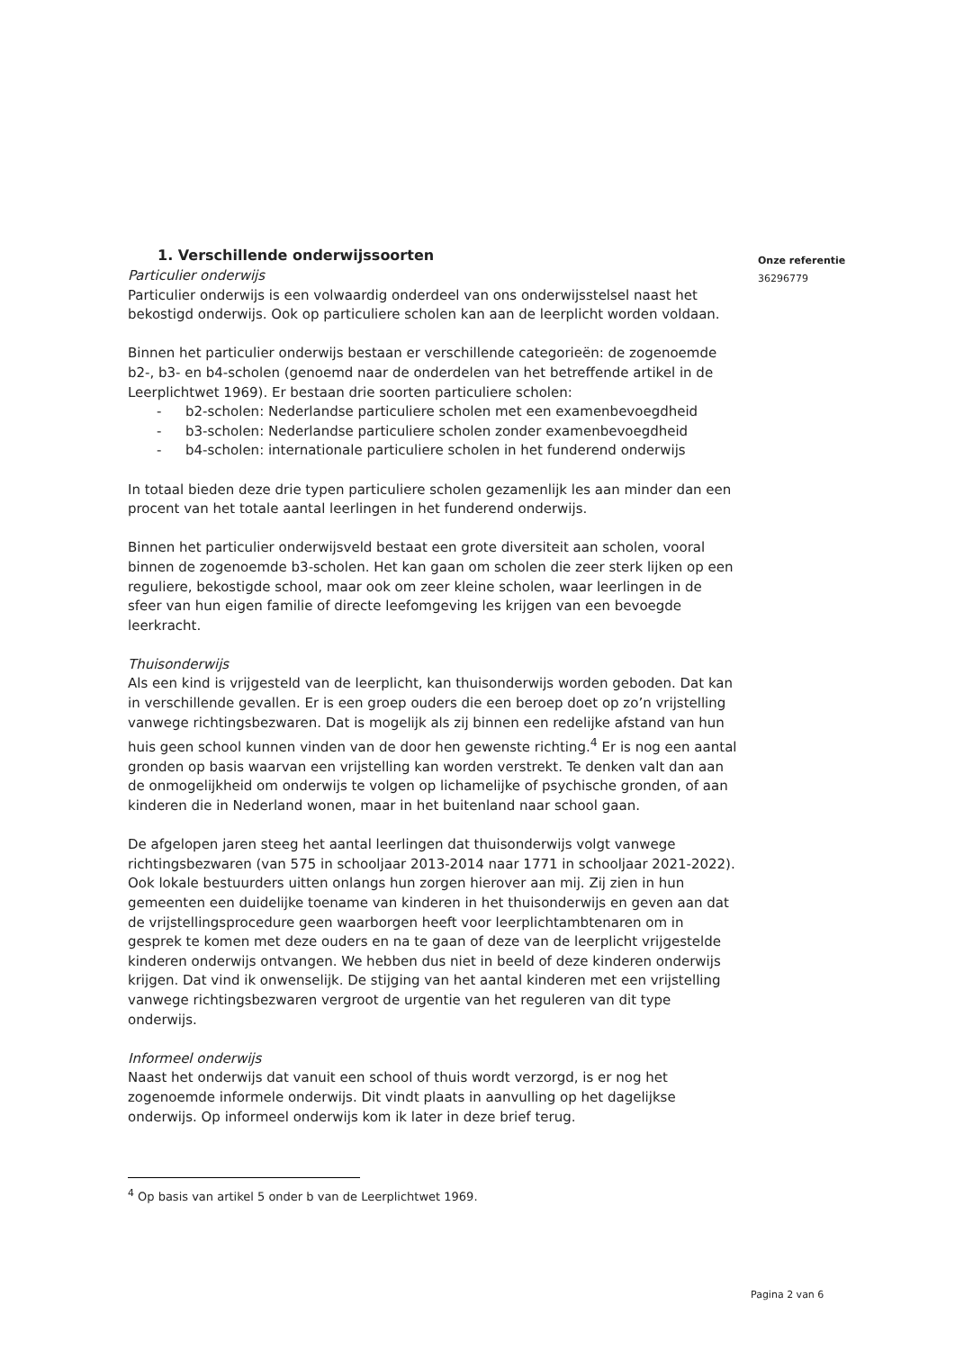1. Verschillende onderwijssoorten
Particulier onderwijs
Particulier onderwijs is een volwaardig onderdeel van ons onderwijsstelsel naast het bekostigd onderwijs. Ook op particuliere scholen kan aan de leerplicht worden voldaan.
Binnen het particulier onderwijs bestaan er verschillende categorieën: de zogenoemde b2-, b3- en b4-scholen (genoemd naar de onderdelen van het betreffende artikel in de Leerplichtwet 1969). Er bestaan drie soorten particuliere scholen:
- b2-scholen: Nederlandse particuliere scholen met een examenbevoegdheid
- b3-scholen: Nederlandse particuliere scholen zonder examenbevoegdheid
- b4-scholen: internationale particuliere scholen in het funderend onderwijs
In totaal bieden deze drie typen particuliere scholen gezamenlijk les aan minder dan een procent van het totale aantal leerlingen in het funderend onderwijs.
Binnen het particulier onderwijsveld bestaat een grote diversiteit aan scholen, vooral binnen de zogenoemde b3-scholen. Het kan gaan om scholen die zeer sterk lijken op een reguliere, bekostigde school, maar ook om zeer kleine scholen, waar leerlingen in de sfeer van hun eigen familie of directe leefomgeving les krijgen van een bevoegde leerkracht.
Thuisonderwijs
Als een kind is vrijgesteld van de leerplicht, kan thuisonderwijs worden geboden. Dat kan in verschillende gevallen. Er is een groep ouders die een beroep doet op zo’n vrijstelling vanwege richtingsbezwaren. Dat is mogelijk als zij binnen een redelijke afstand van hun huis geen school kunnen vinden van de door hen gewenste richting.<sup>4</sup> Er is nog een aantal gronden op basis waarvan een vrijstelling kan worden verstrekt. Te denken valt dan aan de onmogelijkheid om onderwijs te volgen op lichamelijke of psychische gronden, of aan kinderen die in Nederland wonen, maar in het buitenland naar school gaan.
De afgelopen jaren steeg het aantal leerlingen dat thuisonderwijs volgt vanwege richtingsbezwaren (van 575 in schooljaar 2013-2014 naar 1771 in schooljaar 2021-2022). Ook lokale bestuurders uitten onlangs hun zorgen hierover aan mij. Zij zien in hun gemeenten een duidelijke toename van kinderen in het thuisonderwijs en geven aan dat de vrijstellingsprocedure geen waarborgen heeft voor leerplichtambtenaren om in gesprek te komen met deze ouders en na te gaan of deze van de leerplicht vrijgestelde kinderen onderwijs ontvangen. We hebben dus niet in beeld of deze kinderen onderwijs krijgen. Dat vind ik onwenselijk. De stijging van het aantal kinderen met een vrijstelling vanwege richtingsbezwaren vergroot de urgentie van het reguleren van dit type onderwijs.
Informeel onderwijs
Naast het onderwijs dat vanuit een school of thuis wordt verzorgd, is er nog het zogenoemde informele onderwijs. Dit vindt plaats in aanvulling op het dagelijkse onderwijs. Op informeel onderwijs kom ik later in deze brief terug.
<sup>4</sup> Op basis van artikel 5 onder b van de Leerplichtwet 1969.
Onze referentie
36296779
Pagina 2 van 6